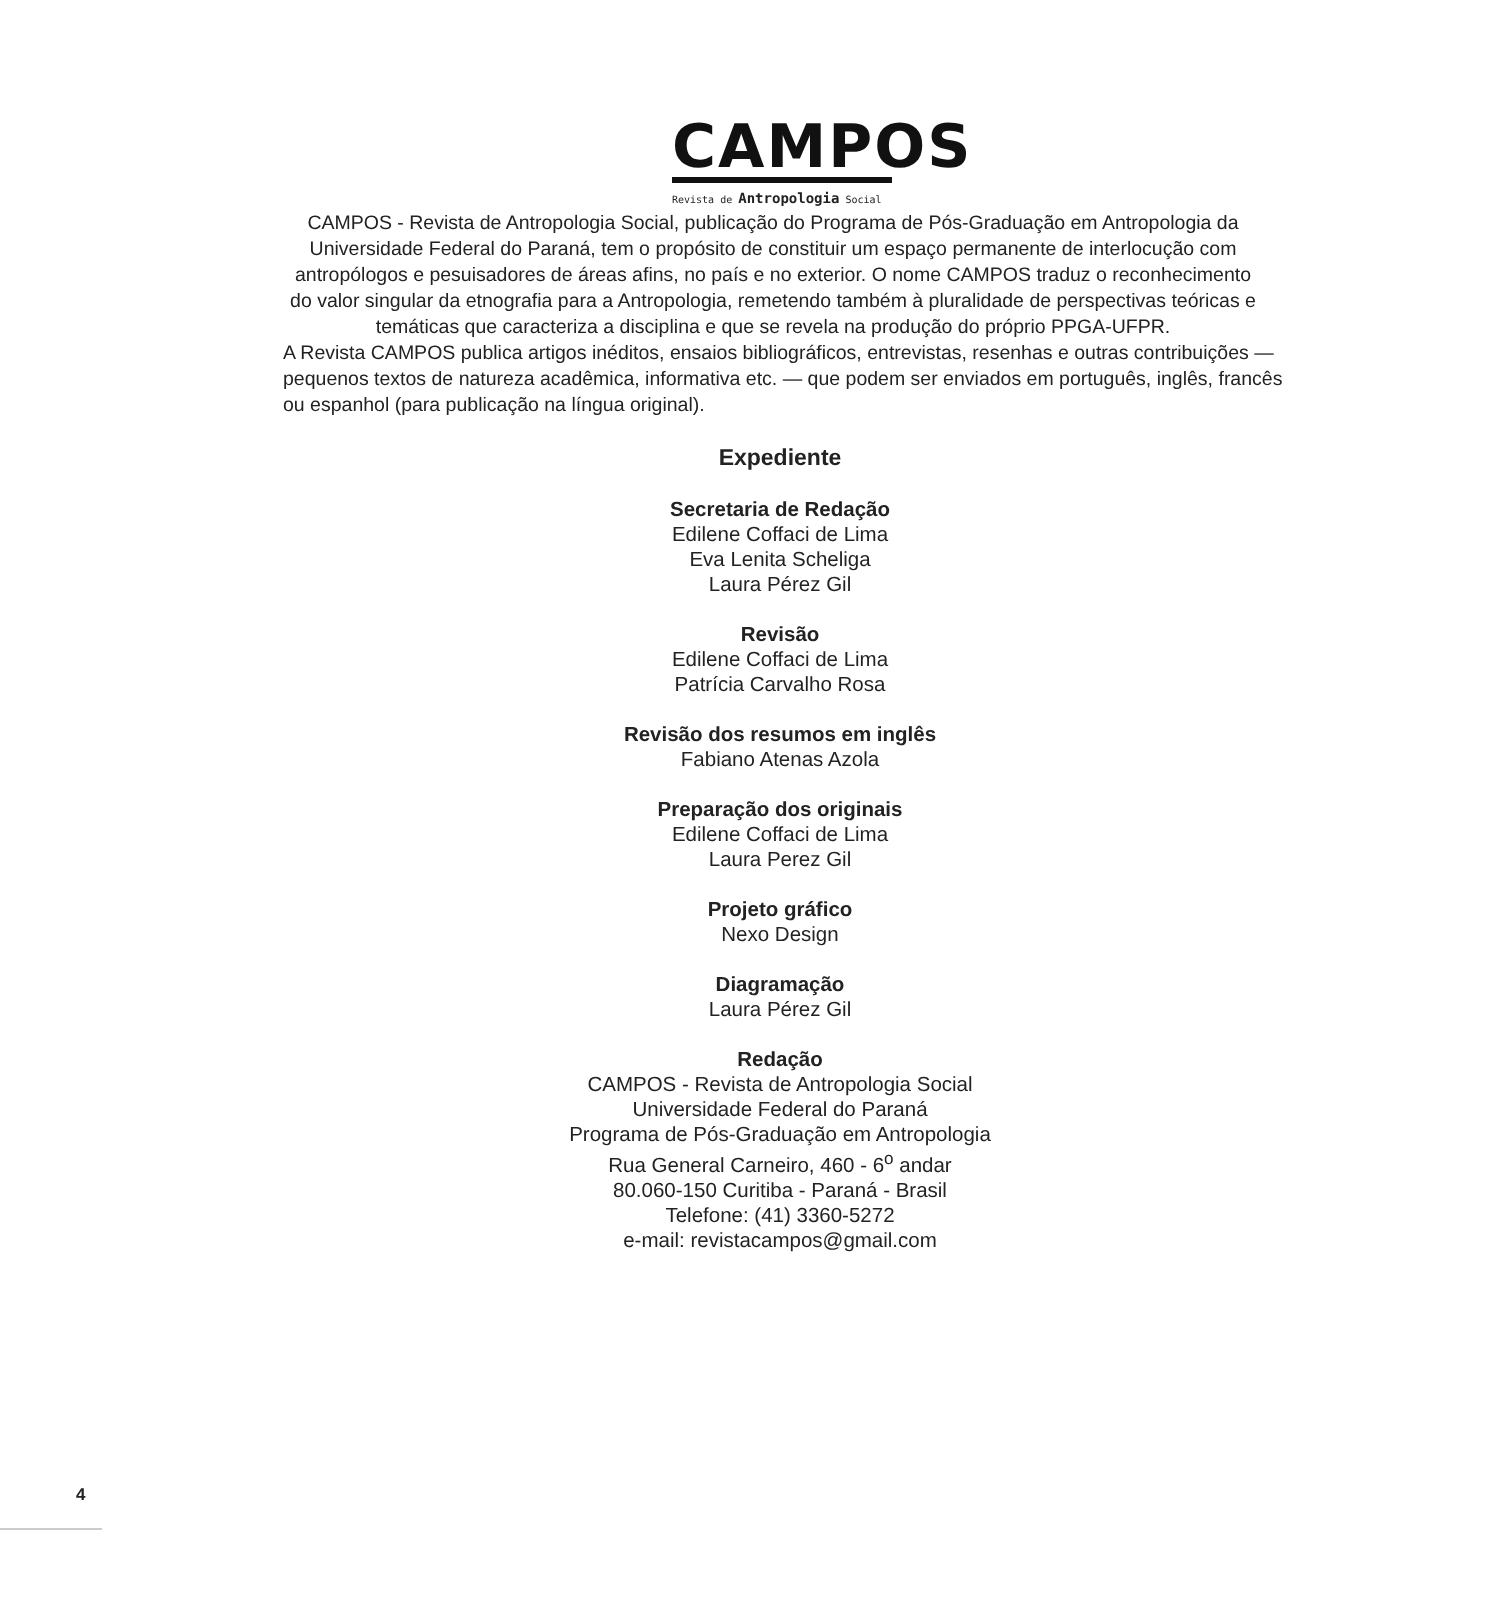CAMPOS
Revista de Antropologia Social
CAMPOS - Revista de Antropologia Social, publicação do Programa de Pós-Graduação em Antropologia da Universidade Federal do Paraná, tem o propósito de constituir um espaço permanente de interlocução com antropólogos e pesuisadores de áreas afins, no país e no exterior. O nome CAMPOS traduz o reconhecimento do valor singular da etnografia para a Antropologia, remetendo também à pluralidade de perspectivas teóricas e temáticas que caracteriza a disciplina e que se revela na produção do próprio PPGA-UFPR.
A Revista CAMPOS publica artigos inéditos, ensaios bibliográficos, entrevistas, resenhas e outras contribuições — pequenos textos de natureza acadêmica, informativa etc. — que podem ser enviados em português, inglês, francês ou espanhol (para publicação na língua original).
Expediente
Secretaria de Redação
Edilene Coffaci de Lima
Eva Lenita Scheliga
Laura Pérez Gil
Revisão
Edilene Coffaci de Lima
Patrícia Carvalho Rosa
Revisão dos resumos em inglês
Fabiano Atenas Azola
Preparação dos originais
Edilene Coffaci de Lima
Laura Perez Gil
Projeto gráfico
Nexo Design
Diagramação
Laura Pérez Gil
Redação
CAMPOS - Revista de Antropologia Social
Universidade Federal do Paraná
Programa de Pós-Graduação em Antropologia
Rua General Carneiro, 460 - 6<sup>o</sup> andar
80.060-150 Curitiba - Paraná - Brasil
Telefone: (41) 3360-5272
e-mail: revistacampos@gmail.com
4